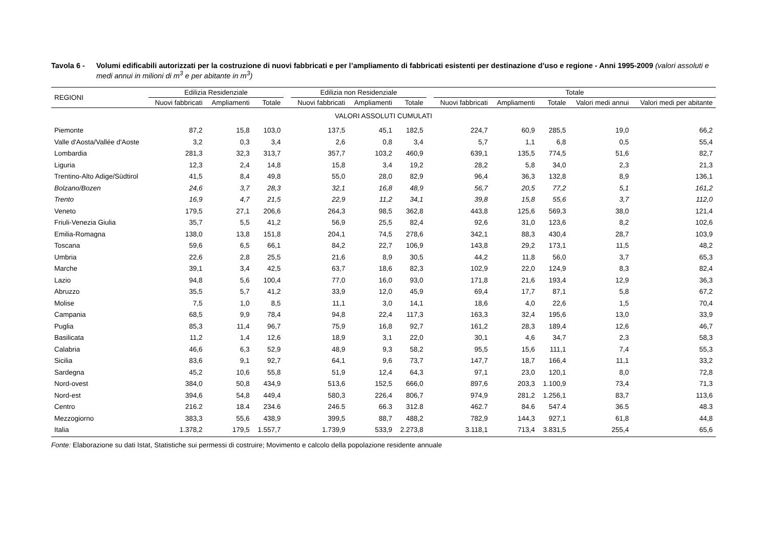Tavola 6 - Volumi edificabili autorizzati per la costruzione di nuovi fabbricati e per l’ampliamento di fabbricati esistenti per destinazione d’uso e regione - Anni 1995-2009 (valori assoluti e medi annui in milioni di m<sup>3</sup> e per abitante in m<sup>3</sup>)
| REGIONI | Edilizia Residenziale | | | | Edilizia non Residenziale | | | | Totale | | | | |
| --- | --- | --- | --- | --- | --- | --- | --- | --- | --- | --- | --- | --- | --- |
| | Nuovi fabbricati | Ampliamenti | Totale | | Nuovi fabbricati | Ampliamenti | Totale | | Nuovi fabbricati | Ampliamenti | Totale | Valori medi annui | Valori medi per abitante |
| VALORI ASSOLUTI CUMULATI | | | | | | | | | | | | | |
| Piemonte | 87,2 | 15,8 | 103,0 | | 137,5 | 45,1 | 182,5 | | 224,7 | 60,9 | 285,5 | 19,0 | 66,2 |
| Valle d'Aosta/Vallée d'Aoste | 3,2 | 0,3 | 3,4 | | 2,6 | 0,8 | 3,4 | | 5,7 | 1,1 | 6,8 | 0,5 | 55,4 |
| Lombardia | 281,3 | 32,3 | 313,7 | | 357,7 | 103,2 | 460,9 | | 639,1 | 135,5 | 774,5 | 51,6 | 82,7 |
| Liguria | 12,3 | 2,4 | 14,8 | | 15,8 | 3,4 | 19,2 | | 28,2 | 5,8 | 34,0 | 2,3 | 21,3 |
| Trentino-Alto Adige/Südtirol | 41,5 | 8,4 | 49,8 | | 55,0 | 28,0 | 82,9 | | 96,4 | 36,3 | 132,8 | 8,9 | 136,1 |
| Bolzano/Bozen | 24,6 | 3,7 | 28,3 | | 32,1 | 16,8 | 48,9 | | 56,7 | 20,5 | 77,2 | 5,1 | 161,2 |
| Trento | 16,9 | 4,7 | 21,5 | | 22,9 | 11,2 | 34,1 | | 39,8 | 15,8 | 55,6 | 3,7 | 112,0 |
| Veneto | 179,5 | 27,1 | 206,6 | | 264,3 | 98,5 | 362,8 | | 443,8 | 125,6 | 569,3 | 38,0 | 121,4 |
| Friuli-Venezia Giulia | 35,7 | 5,5 | 41,2 | | 56,9 | 25,5 | 82,4 | | 92,6 | 31,0 | 123,6 | 8,2 | 102,6 |
| Emilia-Romagna | 138,0 | 13,8 | 151,8 | | 204,1 | 74,5 | 278,6 | | 342,1 | 88,3 | 430,4 | 28,7 | 103,9 |
| Toscana | 59,6 | 6,5 | 66,1 | | 84,2 | 22,7 | 106,9 | | 143,8 | 29,2 | 173,1 | 11,5 | 48,2 |
| Umbria | 22,6 | 2,8 | 25,5 | | 21,6 | 8,9 | 30,5 | | 44,2 | 11,8 | 56,0 | 3,7 | 65,3 |
| Marche | 39,1 | 3,4 | 42,5 | | 63,7 | 18,6 | 82,3 | | 102,9 | 22,0 | 124,9 | 8,3 | 82,4 |
| Lazio | 94,8 | 5,6 | 100,4 | | 77,0 | 16,0 | 93,0 | | 171,8 | 21,6 | 193,4 | 12,9 | 36,3 |
| Abruzzo | 35,5 | 5,7 | 41,2 | | 33,9 | 12,0 | 45,9 | | 69,4 | 17,7 | 87,1 | 5,8 | 67,2 |
| Molise | 7,5 | 1,0 | 8,5 | | 11,1 | 3,0 | 14,1 | | 18,6 | 4,0 | 22,6 | 1,5 | 70,4 |
| Campania | 68,5 | 9,9 | 78,4 | | 94,8 | 22,4 | 117,3 | | 163,3 | 32,4 | 195,6 | 13,0 | 33,9 |
| Puglia | 85,3 | 11,4 | 96,7 | | 75,9 | 16,8 | 92,7 | | 161,2 | 28,3 | 189,4 | 12,6 | 46,7 |
| Basilicata | 11,2 | 1,4 | 12,6 | | 18,9 | 3,1 | 22,0 | | 30,1 | 4,6 | 34,7 | 2,3 | 58,3 |
| Calabria | 46,6 | 6,3 | 52,9 | | 48,9 | 9,3 | 58,2 | | 95,5 | 15,6 | 111,1 | 7,4 | 55,3 |
| Sicilia | 83,6 | 9,1 | 92,7 | | 64,1 | 9,6 | 73,7 | | 147,7 | 18,7 | 166,4 | 11,1 | 33,2 |
| Sardegna | 45,2 | 10,6 | 55,8 | | 51,9 | 12,4 | 64,3 | | 97,1 | 23,0 | 120,1 | 8,0 | 72,8 |
| Nord-ovest | 384,0 | 50,8 | 434,9 | | 513,6 | 152,5 | 666,0 | | 897,6 | 203,3 | 1.100,9 | 73,4 | 71,3 |
| Nord-est | 394,6 | 54,8 | 449,4 | | 580,3 | 226,4 | 806,7 | | 974,9 | 281,2 | 1.256,1 | 83,7 | 113,6 |
| Centro | 216.2 | 18.4 | 234.6 | | 246.5 | 66.3 | 312.8 | | 462.7 | 84.6 | 547.4 | 36.5 | 48.3 |
| Mezzogiorno | 383,3 | 55,6 | 438,9 | | 399,5 | 88,7 | 488,2 | | 782,9 | 144,3 | 927,1 | 61,8 | 44,8 |
| Italia | 1.378,2 | 179,5 | 1.557,7 | | 1.739,9 | 533,9 | 2.273,8 | | 3.118,1 | 713,4 | 3.831,5 | 255,4 | 65,6 |
Fonte: Elaborazione su dati Istat, Statistiche sui permessi di costruire; Movimento e calcolo della popolazione residente annuale